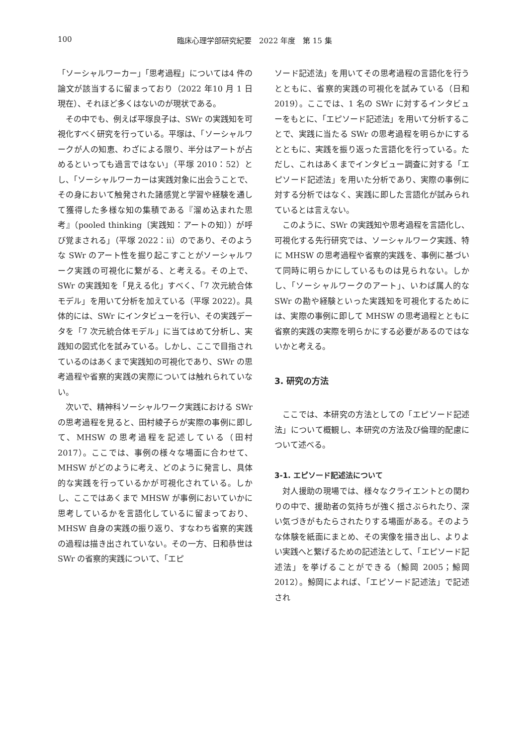100 臨床心理学部研究紀要　2022 年度　第 15 集
「ソーシャルワーカー」「思考過程」については4 件の論文が該当するに留まっており（2022 年10 月 1 日現在）、それほど多くはないのが現状である。
その中でも、例えば平塚良子は、SWr の実践知を可視化すべく研究を行っている。平塚は、「ソーシャルワークが人の知恵、わざによる限り、半分はアートが占めるといっても過言ではない」（平塚 2010：52）とし、「ソーシャルワーカーは実践対象に出会うことで、その身において触発された諸感覚と学習や経験を通して獲得した多様な知の集積である『溜め込まれた思考』（pooled thinking〔実践知：アートの知〕）が呼び覚まされる」（平塚 2022：ⅱ）のであり、そのような SWr のアート性を掘り起こすことがソーシャルワーク実践の可視化に繋がる、と考える。その上で、SWr の実践知を「見える化」すべく、「7 次元統合体モデル」を用いて分析を加えている（平塚 2022）。具体的には、SWr にインタビューを行い、その実践データを「7 次元統合体モデル」に当てはめて分析し、実践知の図式化を試みている。しかし、ここで目指されているのはあくまで実践知の可視化であり、SWr の思考過程や省察的実践の実際については触れられていない。
次いで、精神科ソーシャルワーク実践における SWr の思考過程を見ると、田村綾子らが実際の事例に即して、MHSW の思考過程を記述している（田村 2017）。ここでは、事例の様々な場面に合わせて、MHSW がどのように考え、どのように発言し、具体的な実践を行っているかが可視化されている。しかし、ここではあくまで MHSW が事例においていかに思考しているかを言語化しているに留まっており、MHSW 自身の実践の振り返り、すなわち省察的実践の過程は描き出されていない。その一方、日和恭世は SWr の省察的実践について、「エピ
ソード記述法」を用いてその思考過程の言語化を行うとともに、省察的実践の可視化を試みている（日和 2019）。ここでは、1 名の SWr に対するインタビューをもとに、「エピソード記述法」を用いて分析することで、実践に当たる SWr の思考過程を明らかにするとともに、実践を振り返った言語化を行っている。ただし、これはあくまでインタビュー調査に対する「エピソード記述法」を用いた分析であり、実際の事例に対する分析ではなく、実践に即した言語化が試みられているとは言えない。
このように、SWr の実践知や思考過程を言語化し、可視化する先行研究では、ソーシャルワーク実践、特に MHSW の思考過程や省察的実践を、事例に基づいて同時に明らかにしているものは見られない。しかし、「ソーシャルワークのアート」、いわば属人的な SWr の勘や経験といった実践知を可視化するためには、実際の事例に即して MHSW の思考過程とともに省察的実践の実際を明らかにする必要があるのではないかと考える。
3. 研究の方法
ここでは、本研究の方法としての「エピソード記述法」について概観し、本研究の方法及び倫理的配慮について述べる。
3-1. エピソード記述法について
対人援助の現場では、様々なクライエントとの関わりの中で、援助者の気持ちが強く揺さぶられたり、深い気づきがもたらされたりする場面がある。そのような体験を紙面にまとめ、その実像を描き出し、よりよい実践へと繋げるための記述法として、「エピソード記述法」を挙げることができる（鯨岡 2005；鯨岡 2012）。鯨岡によれば、「エピソード記述法」で記述され